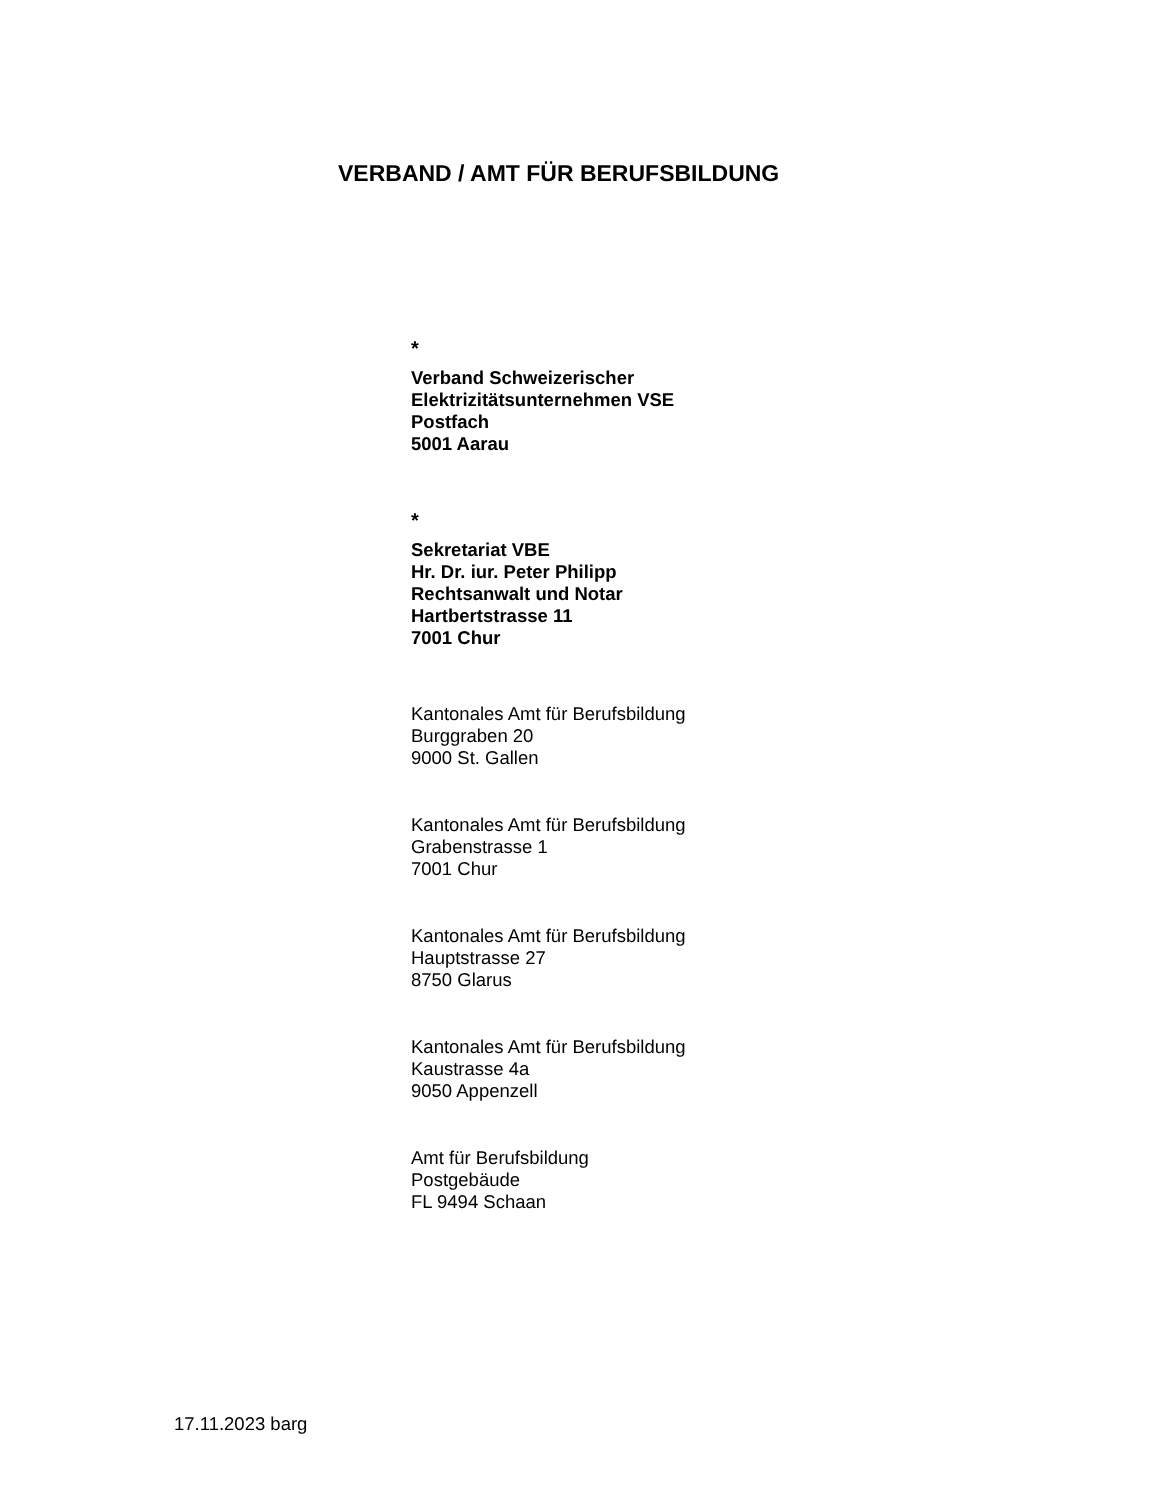VERBAND / AMT FÜR BERUFSBILDUNG
*
Verband Schweizerischer
Elektrizitätsunternehmen VSE
Postfach
5001 Aarau
*
Sekretariat VBE
Hr. Dr. iur. Peter Philipp
Rechtsanwalt und Notar
Hartbertstrasse 11
7001 Chur
Kantonales Amt für Berufsbildung
Burggraben 20
9000 St. Gallen
Kantonales Amt für Berufsbildung
Grabenstrasse 1
7001 Chur
Kantonales Amt für Berufsbildung
Hauptstrasse 27
8750 Glarus
Kantonales Amt für Berufsbildung
Kaustrasse 4a
9050 Appenzell
Amt für Berufsbildung
Postgebäude
FL 9494 Schaan
17.11.2023 barg